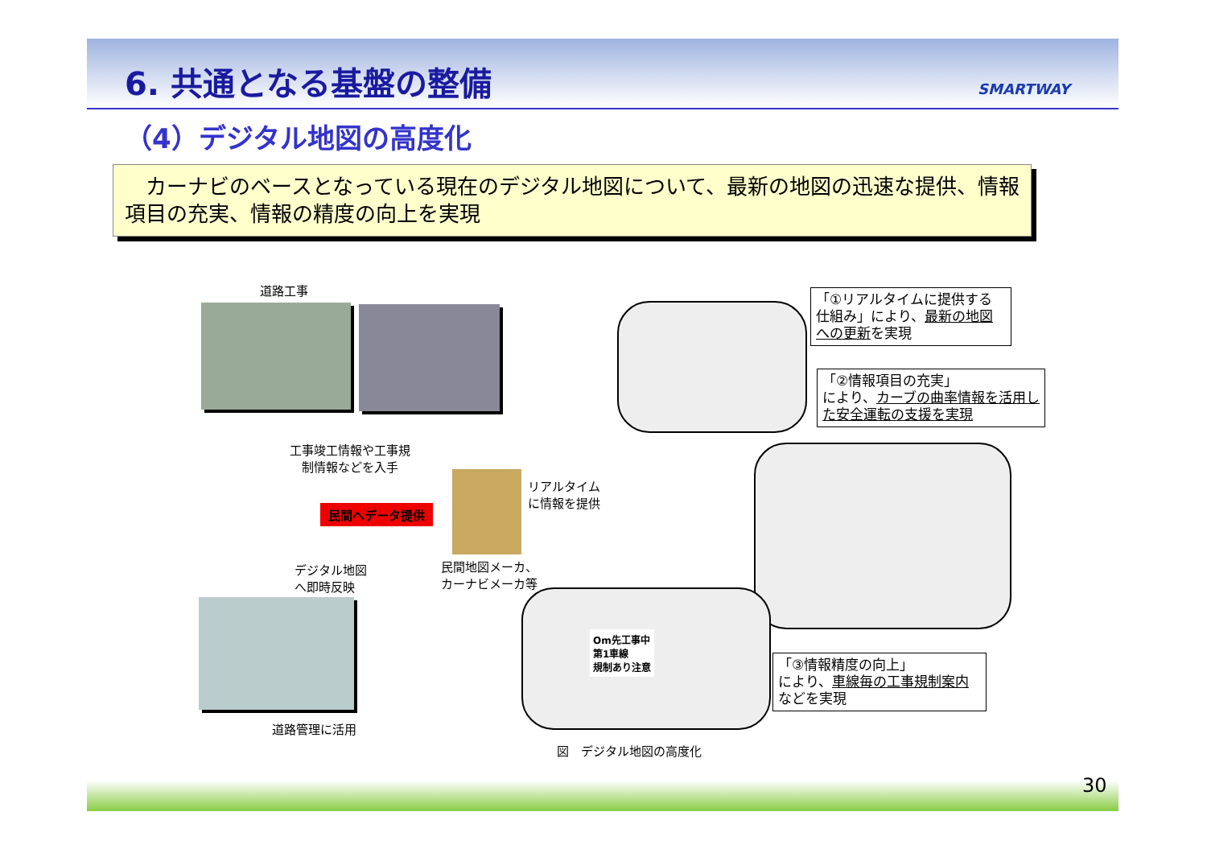6. 共通となる基盤の整備 SMARTWAY
（4）デジタル地図の高度化
　カーナビのベースとなっている現在のデジタル地図について、最新の地図の迅速な提供、情報項目の充実、情報の精度の向上を実現
道路工事
工事竣工情報や工事規
　制情報などを入手
民間へデータ提供
デジタル地図
へ即時反映
道路管理に活用
リアルタイム
に情報を提供
民間地図メーカ、
カーナビメーカ等
「①リアルタイムに提供する仕組み」により、最新の地図への更新を実現
「②情報項目の充実」
により、カーブの曲率情報を活用した安全運転の支援を実現
Om先工事中
第1車線
規制あり注意
「③情報精度の向上」
により、車線毎の工事規制案内などを実現
図　デジタル地図の高度化
30